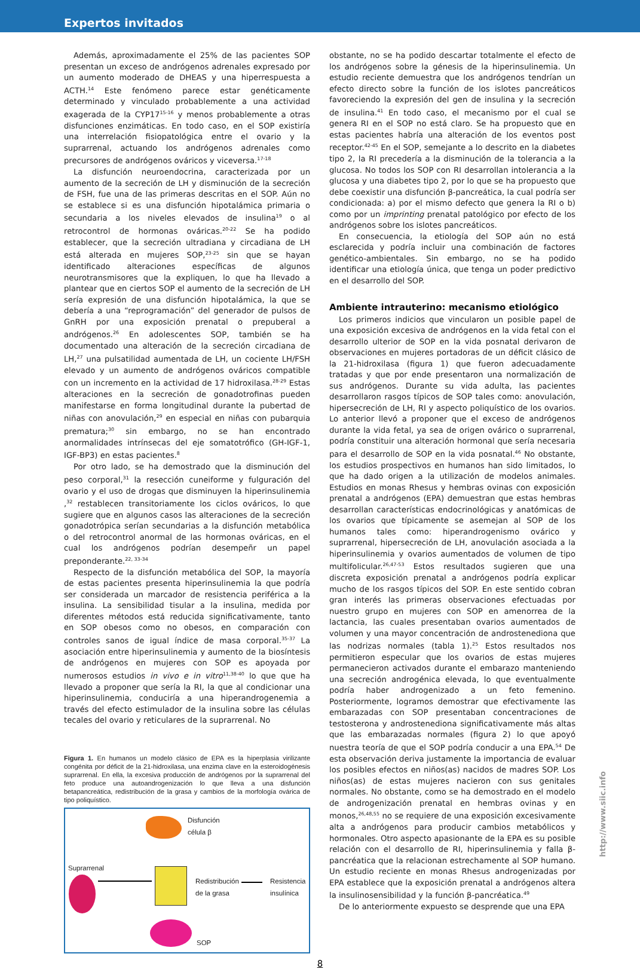Expertos invitados
Además, aproximadamente el 25% de las pacientes SOP presentan un exceso de andrógenos adrenales expresado por un aumento moderado de DHEAS y una hiperrespuesta a ACTH.<sup>14</sup> Este fenómeno parece estar genéticamente determinado y vinculado probablemente a una actividad exagerada de la CYP17<sup>15-16</sup> y menos probablemente a otras disfunciones enzimáticas. En todo caso, en el SOP existiría una interrelación fisiopatológica entre el ovario y la suprarrenal, actuando los andrógenos adrenales como precursores de andrógenos ováricos y viceversa.<sup>17-18</sup>
La disfunción neuroendocrina, caracterizada por un aumento de la secreción de LH y disminución de la secreción de FSH, fue una de las primeras descritas en el SOP. Aún no se establece si es una disfunción hipotalámica primaria o secundaria a los niveles elevados de insulina<sup>19</sup> o al retrocontrol de hormonas ováricas.<sup>20-22</sup> Se ha podido establecer, que la secreción ultradiana y circadiana de LH está alterada en mujeres SOP,<sup>23-25</sup> sin que se hayan identificado alteraciones específicas de algunos neurotransmisores que la expliquen, lo que ha llevado a plantear que en ciertos SOP el aumento de la secreción de LH sería expresión de una disfunción hipotalámica, la que se debería a una “reprogramación” del generador de pulsos de GnRH por una exposición prenatal o prepuberal a andrógenos.<sup>26</sup> En adolescentes SOP, también se ha documentado una alteración de la secreción circadiana de LH,<sup>27</sup> una pulsatilidad aumentada de LH, un cociente LH/FSH elevado y un aumento de andrógenos ováricos compatible con un incremento en la actividad de 17 hidroxilasa.<sup>28-29</sup> Estas alteraciones en la secreción de gonadotrofinas pueden manifestarse en forma longitudinal durante la pubertad de niñas con anovulación,<sup>29</sup> en especial en niñas con pubarquia prematura;<sup>30</sup> sin embargo, no se han encontrado anormalidades intrínsecas del eje somatotrófico (GH-IGF-1, IGF-BP3) en estas pacientes.<sup>8</sup>
Por otro lado, se ha demostrado que la disminución del peso corporal,<sup>31</sup> la resección cuneiforme y fulguración del ovario y el uso de drogas que disminuyen la hiperinsulinemia ,<sup>32</sup> restablecen transitoriamente los ciclos ováricos, lo que sugiere que en algunos casos las alteraciones de la secreción gonadotrópica serían secundarias a la disfunción metabólica o del retrocontrol anormal de las hormonas ováricas, en el cual los andrógenos podrían desempeñr un papel preponderante.<sup>22, 33-34</sup>
Respecto de la disfunción metabólica del SOP, la mayoría de estas pacientes presenta hiperinsulinemia la que podría ser considerada un marcador de resistencia periférica a la insulina. La sensibilidad tisular a la insulina, medida por diferentes métodos está reducida significativamente, tanto en SOP obesos como no obesos, en comparación con controles sanos de igual índice de masa corporal.<sup>35-37</sup> La asociación entre hiperinsulinemia y aumento de la biosíntesis de andrógenos en mujeres con SOP es apoyada por numerosos estudios in vivo e in vitro<sup>11,38-40</sup> lo que que ha llevado a proponer que sería la RI, la que al condicionar una hiperinsulinemia, conduciría a una hiperandrogenemia a través del efecto estimulador de la insulina sobre las células tecales del ovario y reticulares de la suprarrenal. No
Figura 1. En humanos un modelo clásico de EPA es la hiperplasia virilizante congénita por déficit de la 21-hidroxilasa, una enzima clave en la esteroidogénesis suprarrenal. En ella, la excesiva producción de andrógenos por la suprarrenal del feto produce una autoandrogenización lo que lleva a una disfunción betapancreática, redistribución de la grasa y cambios de la morfología ovárica de tipo poliquístico.
Disfunción
célula β
Suprarrenal
Redistribución
de la grasa
Resistencia
insulínica
SOP
obstante, no se ha podido descartar totalmente el efecto de los andrógenos sobre la génesis de la hiperinsulinemia. Un estudio reciente demuestra que los andrógenos tendrían un efecto directo sobre la función de los islotes pancreáticos favoreciendo la expresión del gen de insulina y la secreción de insulina.<sup>41</sup> En todo caso, el mecanismo por el cual se genera RI en el SOP no está claro. Se ha propuesto que en estas pacientes habría una alteración de los eventos post receptor.<sup>42-45</sup> En el SOP, semejante a lo descrito en la diabetes tipo 2, la RI precedería a la disminución de la tolerancia a la glucosa. No todos los SOP con RI desarrollan intolerancia a la glucosa y una diabetes tipo 2, por lo que se ha propuesto que debe coexistir una disfunción β-pancreática, la cual podría ser condicionada: a) por el mismo defecto que genera la RI o b) como por un imprinting prenatal patológico por efecto de los andrógenos sobre los islotes pancreáticos.
En consecuencia, la etiología del SOP aún no está esclarecida y podría incluir una combinación de factores genético-ambientales. Sin embargo, no se ha podido identificar una etiología única, que tenga un poder predictivo en el desarrollo del SOP.
Ambiente intrauterino: mecanismo etiológico
Los primeros indicios que vincularon un posible papel de una exposición excesiva de andrógenos en la vida fetal con el desarrollo ulterior de SOP en la vida posnatal derivaron de observaciones en mujeres portadoras de un déficit clásico de la 21-hidroxilasa (figura 1) que fueron adecuadamente tratadas y que por ende presentaron una normalización de sus andrógenos. Durante su vida adulta, las pacientes desarrollaron rasgos típicos de SOP tales como: anovulación, hipersecreción de LH, RI y aspecto poliquístico de los ovarios. Lo anterior llevó a proponer que el exceso de andrógenos durante la vida fetal, ya sea de origen ovárico o suprarrenal, podría constituir una alteración hormonal que sería necesaria para el desarrollo de SOP en la vida posnatal.<sup>46</sup> No obstante, los estudios prospectivos en humanos han sido limitados, lo que ha dado origen a la utilización de modelos animales. Estudios en monas Rhesus y hembras ovinas con exposición prenatal a andrógenos (EPA) demuestran que estas hembras desarrollan características endocrinológicas y anatómicas de los ovarios que típicamente se asemejan al SOP de los humanos tales como: hiperandrogenismo ovárico y suprarrenal, hipersecreción de LH, anovulación asociada a la hiperinsulinemia y ovarios aumentados de volumen de tipo multifolicular.<sup>26,47-53</sup> Estos resultados sugieren que una discreta exposición prenatal a andrógenos podría explicar mucho de los rasgos típicos del SOP. En este sentido cobran gran interés las primeras observaciones efectuadas por nuestro grupo en mujeres con SOP en amenorrea de la lactancia, las cuales presentaban ovarios aumentados de volumen y una mayor concentración de androstenediona que las nodrizas normales (tabla 1).<sup>25</sup> Estos resultados nos permitieron especular que los ovarios de estas mujeres permanecieron activados durante el embarazo manteniendo una secreción androgénica elevada, lo que eventualmente podría haber androgenizado a un feto femenino. Posteriormente, logramos demostrar que efectivamente las embarazadas con SOP presentaban concentraciones de testosterona y androstenediona significativamente más altas que las embarazadas normales (figura 2) lo que apoyó nuestra teoría de que el SOP podría conducir a una EPA.<sup>54</sup> De esta observación deriva justamente la importancia de evaluar los posibles efectos en niños(as) nacidos de madres SOP. Los niños(as) de estas mujeres nacieron con sus genitales normales. No obstante, como se ha demostrado en el modelo de androgenización prenatal en hembras ovinas y en monos,<sup>26,48,55</sup> no se requiere de una exposición excesivamente alta a andrógenos para producir cambios metabólicos y hormonales. Otro aspecto apasionante de la EPA es su posible relación con el desarrollo de RI, hiperinsulinemia y falla β-pancréatica que la relacionan estrechamente al SOP humano. Un estudio reciente en monas Rhesus androgenizadas por EPA establece que la exposición prenatal a andrógenos altera la insulinosensibilidad y la función β-pancréatica.<sup>49</sup>
De lo anteriormente expuesto se desprende que una EPA
8
http://www.siic.info